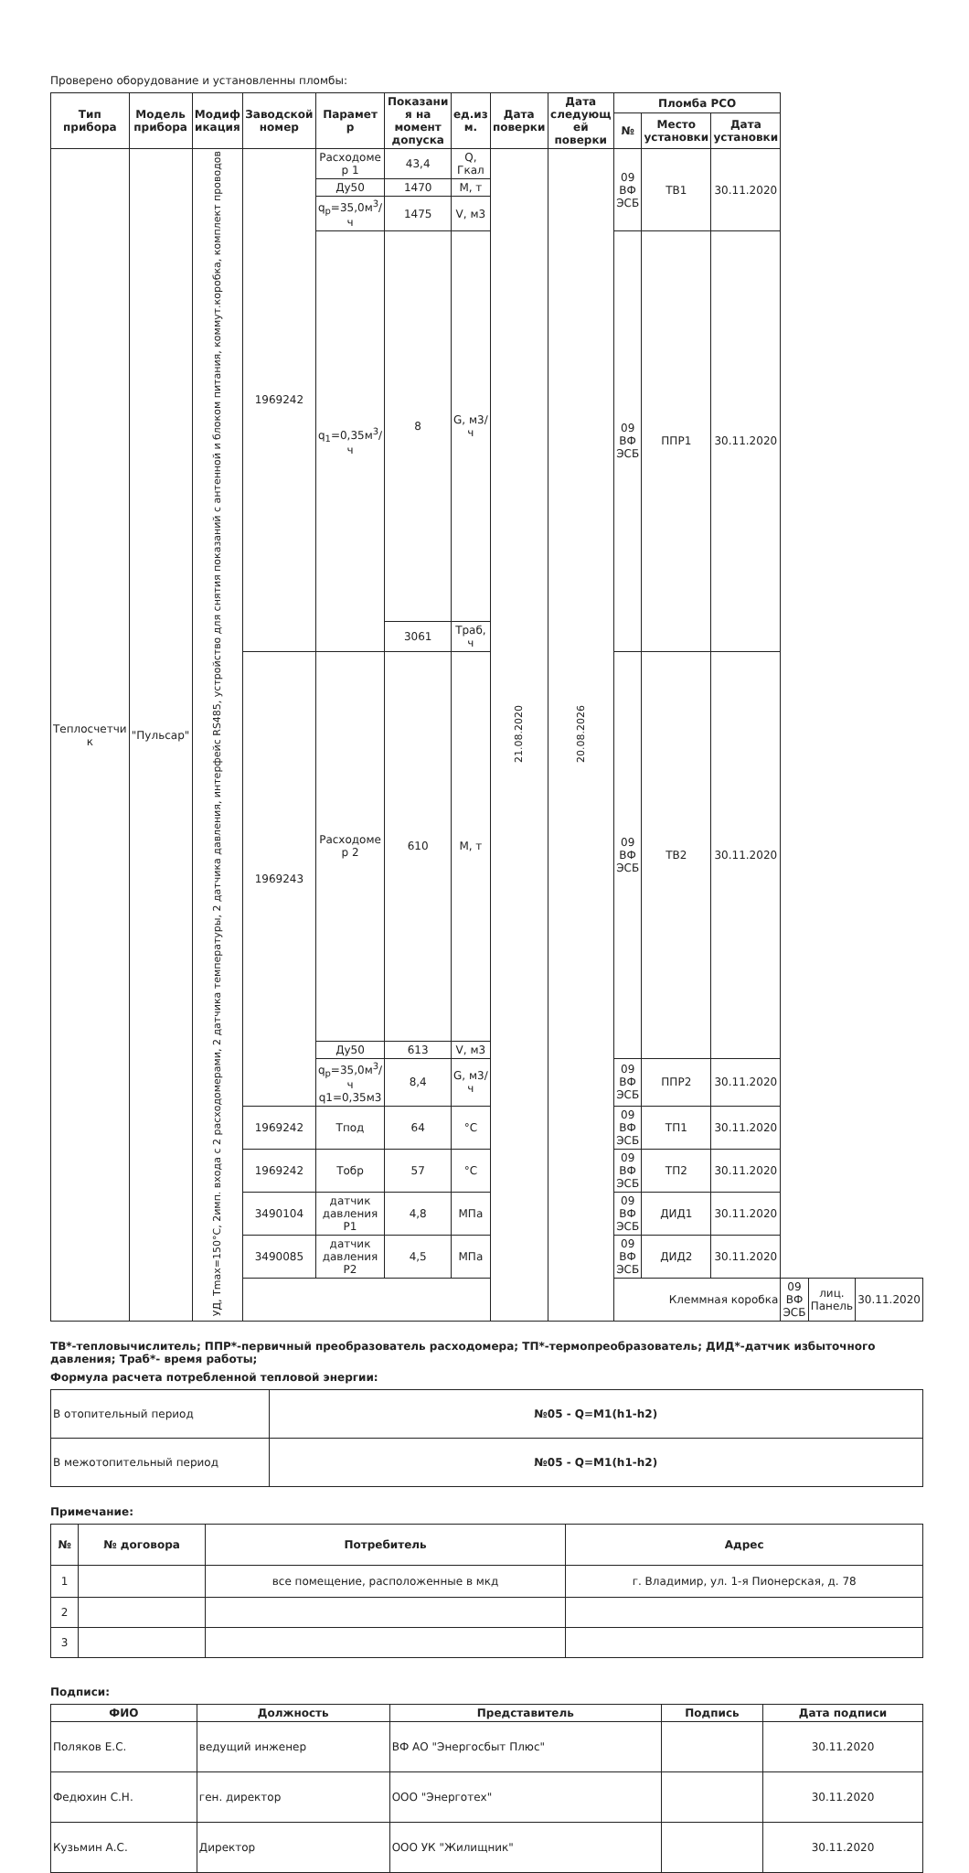Проверено оборудование и установленны пломбы:
| Тип прибора | Модель прибора | Модиф икация | Заводской номер | Парамет р | Показани я на момент допуска | ед.из м. | Дата поверки | Дата следующ ей поверки | Пломба РСО | | | | | |
| --- | --- | --- | --- | --- | --- | --- | --- | --- | --- | --- | --- | --- | --- | --- |
| | | | | | | | | | № | Место установки | Дата установки | | | |
| Теплосчетчи к | "Пульсар" | УД, Tmax=150°C, 2имп. входа с 2 расходомерами, 2 датчика температуры, 2 датчика давления, интерфейс RS485, устройство для снятия показаний с антенной и блоком питания, коммут.коробка, комплект проводов | 1969242 | Расходоме р 1 | 43,4 | Q, Гкал | 21.08.2020 | 20.08.2026 | 09 ВФ ЭСБ | ТВ1 | 30.11.2020 | | | |
| | | | | Ду50 | 1470 | M, т | | | | | | | | |
| | | | | q<sub>p</sub>=35,0м<sup>3</sup>/ч | 1475 | V, м3 | | | | | | | | |
| | | | | q<sub>1</sub>=0,35м<sup>3</sup>/ч | 8 | G, м3/ч | | | 09 ВФ ЭСБ | ППР1 | 30.11.2020 | | | |
| | | | | | 3061 | Траб, ч | | | | | | | | |
| | | | 1969243 | Расходоме р 2 | 610 | M, т | | | 09 ВФ ЭСБ | ТВ2 | 30.11.2020 | | | |
| | | | | Ду50 | 613 | V, м3 | | | | | | | | |
| | | | | q<sub>p</sub>=35,0м<sup>3</sup>/ч q1=0,35м3 | 8,4 | G, м3/ч | | | 09 ВФ ЭСБ | ППР2 | 30.11.2020 | | | |
| | | | 1969242 | Тпод | 64 | °C | | | 09 ВФ ЭСБ | ТП1 | 30.11.2020 | | | |
| | | | 1969242 | Тобр | 57 | °C | | | 09 ВФ ЭСБ | ТП2 | 30.11.2020 | | | |
| | | | 3490104 | датчик давления Р1 | 4,8 | МПа | | | 09 ВФ ЭСБ | ДИД1 | 30.11.2020 | | | |
| | | | 3490085 | датчик давления Р2 | 4,5 | МПа | | | 09 ВФ ЭСБ | ДИД2 | 30.11.2020 | | | |
| | | | Клеммная коробка | | | | | | | | | 09 ВФ ЭСБ | лиц. Панель | 30.11.2020 |
ТВ*-тепловычислитель; ППР*-первичный преобразователь расходомера; ТП*-термопреобразователь; ДИД*-датчик избыточного давления; Траб*- время работы;
Формула расчета потребленной тепловой энергии:
| В отопительный период | №05 - Q=M1(h1-h2) |
| В межотопительный период | №05 - Q=M1(h1-h2) |
Примечание:
| № | № договора | Потребитель | Адрес |
| --- | --- | --- | --- |
| 1 | | все помещение, расположенные в мкд | г. Владимир, ул. 1-я Пионерская, д. 78 |
| 2 | | | |
| 3 | | | |
Подписи:
| ФИО | Должность | Представитель | Подпись | Дата подписи |
| --- | --- | --- | --- | --- |
| Поляков Е.С. | ведущий инженер | ВФ АО "Энергосбыт Плюс" | | 30.11.2020 |
| Федюхин С.Н. | ген. директор | ООО "Энерготех" | | 30.11.2020 |
| Кузьмин А.С. | Директор | ООО УК "Жилищник" | | 30.11.2020 |